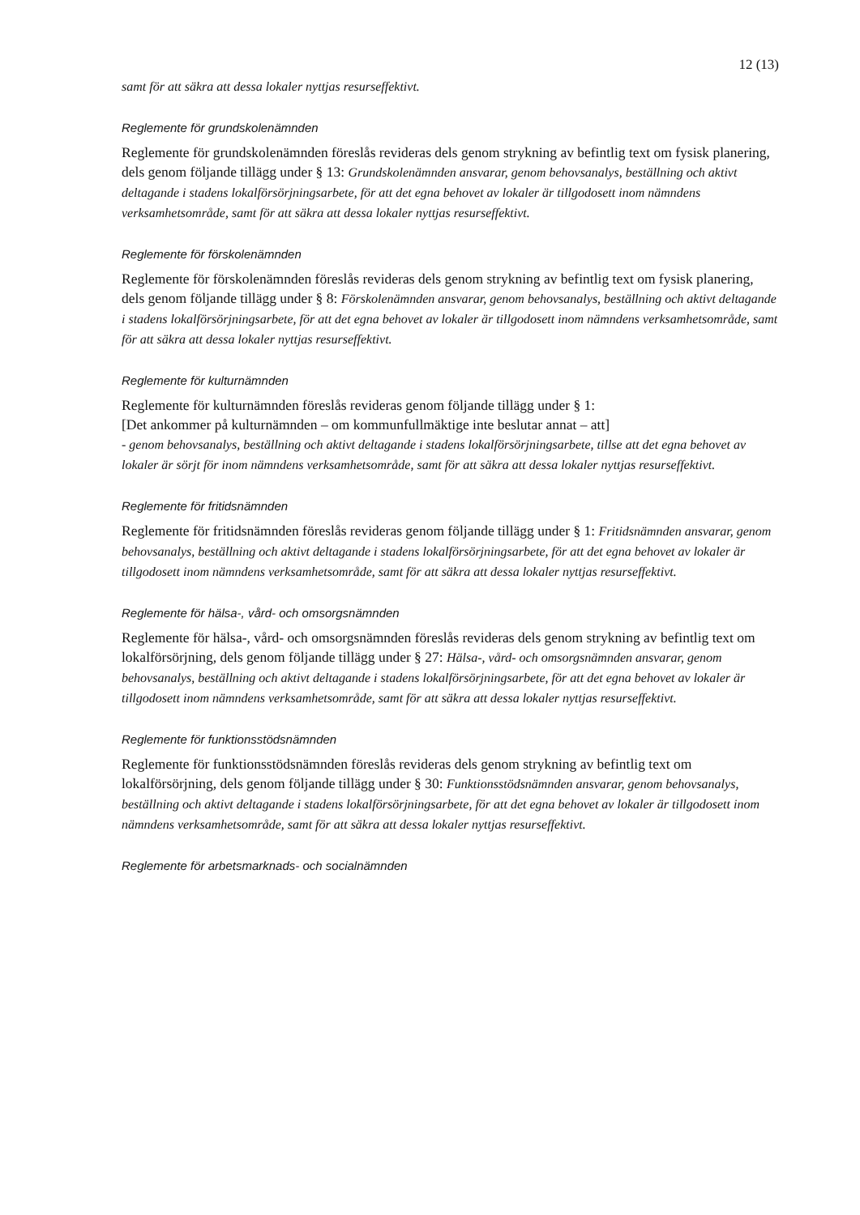12 (13)
samt för att säkra att dessa lokaler nyttjas resurseffektivt.
Reglemente för grundskolenämnden
Reglemente för grundskolenämnden föreslås revideras dels genom strykning av befintlig text om fysisk planering, dels genom följande tillägg under § 13: Grundskolenämnden ansvarar, genom behovsanalys, beställning och aktivt deltagande i stadens lokalförsörjningsarbete, för att det egna behovet av lokaler är tillgodosett inom nämndens verksamhetsområde, samt för att säkra att dessa lokaler nyttjas resurseffektivt.
Reglemente för förskolenämnden
Reglemente för förskolenämnden föreslås revideras dels genom strykning av befintlig text om fysisk planering, dels genom följande tillägg under § 8: Förskolenämnden ansvarar, genom behovsanalys, beställning och aktivt deltagande i stadens lokalförsörjningsarbete, för att det egna behovet av lokaler är tillgodosett inom nämndens verksamhetsområde, samt för att säkra att dessa lokaler nyttjas resurseffektivt.
Reglemente för kulturnämnden
Reglemente för kulturnämnden föreslås revideras genom följande tillägg under § 1:
[Det ankommer på kulturnämnden – om kommunfullmäktige inte beslutar annat – att]
- genom behovsanalys, beställning och aktivt deltagande i stadens lokalförsörjningsarbete, tillse att det egna behovet av lokaler är sörjt för inom nämndens verksamhetsområde, samt för att säkra att dessa lokaler nyttjas resurseffektivt.
Reglemente för fritidsnämnden
Reglemente för fritidsnämnden föreslås revideras genom följande tillägg under § 1: Fritidsnämnden ansvarar, genom behovsanalys, beställning och aktivt deltagande i stadens lokalförsörjningsarbete, för att det egna behovet av lokaler är tillgodosett inom nämndens verksamhetsområde, samt för att säkra att dessa lokaler nyttjas resurseffektivt.
Reglemente för hälsa-, vård- och omsorgsnämnden
Reglemente för hälsa-, vård- och omsorgsnämnden föreslås revideras dels genom strykning av befintlig text om lokalförsörjning, dels genom följande tillägg under § 27: Hälsa-, vård- och omsorgsnämnden ansvarar, genom behovsanalys, beställning och aktivt deltagande i stadens lokalförsörjningsarbete, för att det egna behovet av lokaler är tillgodosett inom nämndens verksamhetsområde, samt för att säkra att dessa lokaler nyttjas resurseffektivt.
Reglemente för funktionsstödsnämnden
Reglemente för funktionsstödsnämnden föreslås revideras dels genom strykning av befintlig text om lokalförsörjning, dels genom följande tillägg under § 30: Funktionsstödsnämnden ansvarar, genom behovsanalys, beställning och aktivt deltagande i stadens lokalförsörjningsarbete, för att det egna behovet av lokaler är tillgodosett inom nämndens verksamhetsområde, samt för att säkra att dessa lokaler nyttjas resurseffektivt.
Reglemente för arbetsmarknads- och socialnämnden